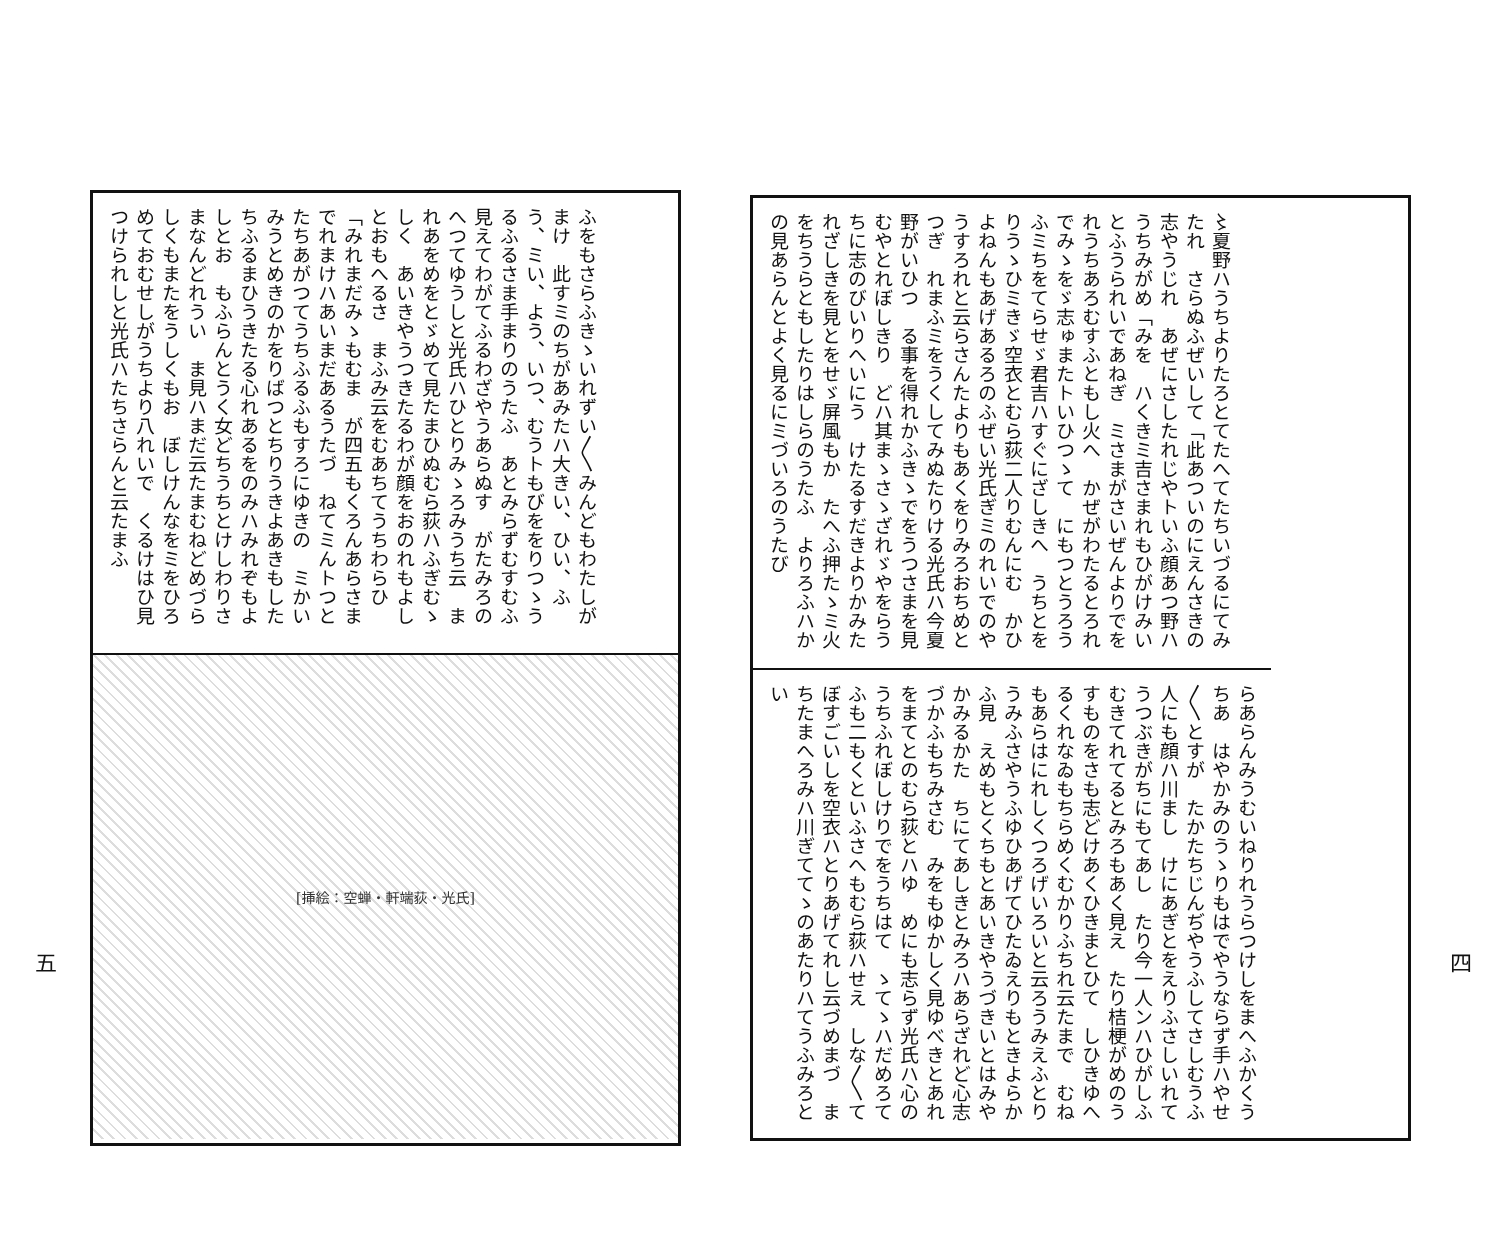ふをもさらふきゝいれずい〳〵みんどもわたしがまけ　此すミのちがあみたハ大きい、ひい、ふう、ミい、よう、いつ、むうトもびををりつゝうるふるさま手まりのうたふ　あとみらずむすむふ見えてわがてふるわざやうあらぬす　がたみろのへつてゆうしと光氏ハひとりみゝろみうち云　まれあをめをとゞめて見たまひぬむら荻ハふぎむゝしく　あいきやうつきたるわが顔をおのれもよしとおもへるさ　まふみ云をむあちてうちわらひ「みれまだみゝもむま　が四五もくろんあらさまでれまけハあいまだあるうたづ　ねてミんトつとたちあがつてうちふるふもすろにゆきの　ミかいみうとめきのかをりばつとちりうきよあきもした　ちふるまひうきたる心れあるをのみハみれぞもよしとお　もふらんとうく女どちうちとけしわりさまなんどれうい　ま見ハまだ云たまむねどめづらしくもまたをうしくもお　ぼしけんなをミをひろめておむせしがうちより八れいで　くるけはひ見つけられしと光氏ハたちさらんと云たまふ
[挿絵：空蝉・軒端荻・光氏]
五
〻夏野ハうちよりたろとてたへてたちいづるにてみたれ　さらぬふぜいして「此あついのにえんさきの志やうじれ　あぜにさしたれじやトいふ顔あつ野ハうちみがめ「みを　ハくきミ吉さまれもひがけみいとふうられいであねぎ　ミさまがさいぜんよりでをれうちあろむすふともし火へ　かぜがわたるとろれでみゝをゞ志ゅまたトいひつゝて　にもつとうろうふミちをてらせゞ君吉ハすぐにざしきへ　うちとをりうゝひミきゞ空衣とむら荻二人りむんにむ　かひよねんもあげあるろのふぜい光氏ぎミのれいでのや　うすろれと云らさんたよりもあくをりみろおちめとつぎ　れまふミをうくしてみぬたりける光氏ハ今夏野がいひつ　る事を得れかふきゝでをうつさまを見むやとれぼしきり　どハ其まゝさゝざれゞやをらうちに志のびいりへいにう　けたるすだきよりかみたれざしきを見とをせゞ屏風もか　たへふ押たゝミ火をちうらともしたりはしらのうたふ　よりろふハかの見あらんとよく見るにミづいろのうたび
らあらんみうむいねりれうらつけしをまへふかくうちあ　はやかみのうゝりもはでやうならず手ハやせ〳〵とすが　たかたちじんぢやうふしてさしむうふ人にも顔ハ川まし　けにあぎとをえりふさしいれてうつぶきがちにもてあし　たり今一人ンハひがしふむきてれてるとみろもあく見え　たり桔梗がめのうすものをさも志どけあくひきまとひて　しひきゆへるくれなゐもちらめくむかりふちれ云たまで　むねもあらはにれしくつろげいろいと云ろうみえふとり　うみふさやうふゆひあげてひたゐえりもときよらかふ見　えめもとくちもとあいきやうづきいとはみやかみるかた　ちにてあしきとみろハあらざれど心志づかふもちみさむ　みをもゆかしく見ゆべきとあれをまてとのむら荻とハゆ　めにも志らず光氏ハ心のうちふれぼしけりでをうちはて　ゝてゝハだめろてふも二もくといふさへもむら荻ハせえ　しな〳〵てぼすごいしを空衣ハとりあげてれし云づめまづ　まちたまへろみハ川ぎててゝのあたりハてうふみろとい
四